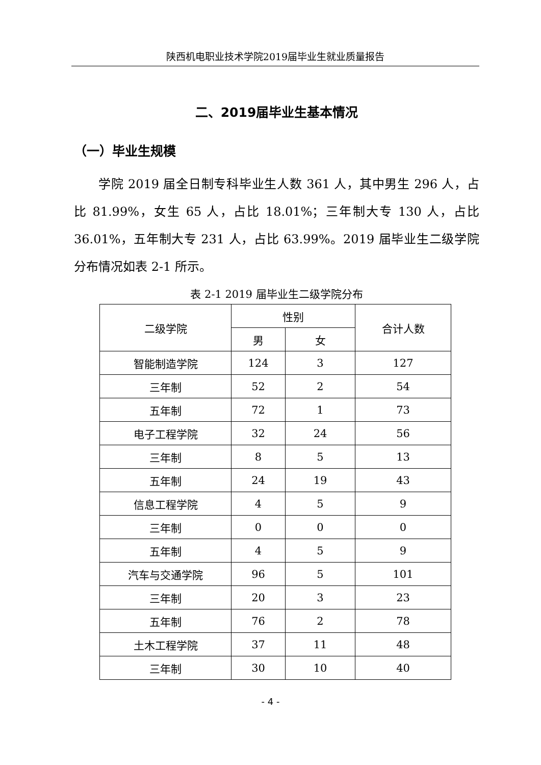陕西机电职业技术学院2019届毕业生就业质量报告
二、2019届毕业生基本情况
（一）毕业生规模
学院 2019 届全日制专科毕业生人数 361 人，其中男生 296 人，占比 81.99%，女生 65 人，占比 18.01%；三年制大专 130 人，占比 36.01%，五年制大专 231 人，占比 63.99%。2019 届毕业生二级学院分布情况如表 2-1 所示。
表 2-1 2019 届毕业生二级学院分布
| 二级学院 | 性别 | | 合计人数 |
| --- | --- | --- | --- |
| | 男 | 女 | |
| 智能制造学院 | 124 | 3 | 127 |
| 三年制 | 52 | 2 | 54 |
| 五年制 | 72 | 1 | 73 |
| 电子工程学院 | 32 | 24 | 56 |
| 三年制 | 8 | 5 | 13 |
| 五年制 | 24 | 19 | 43 |
| 信息工程学院 | 4 | 5 | 9 |
| 三年制 | 0 | 0 | 0 |
| 五年制 | 4 | 5 | 9 |
| 汽车与交通学院 | 96 | 5 | 101 |
| 三年制 | 20 | 3 | 23 |
| 五年制 | 76 | 2 | 78 |
| 土木工程学院 | 37 | 11 | 48 |
| 三年制 | 30 | 10 | 40 |
- 4 -